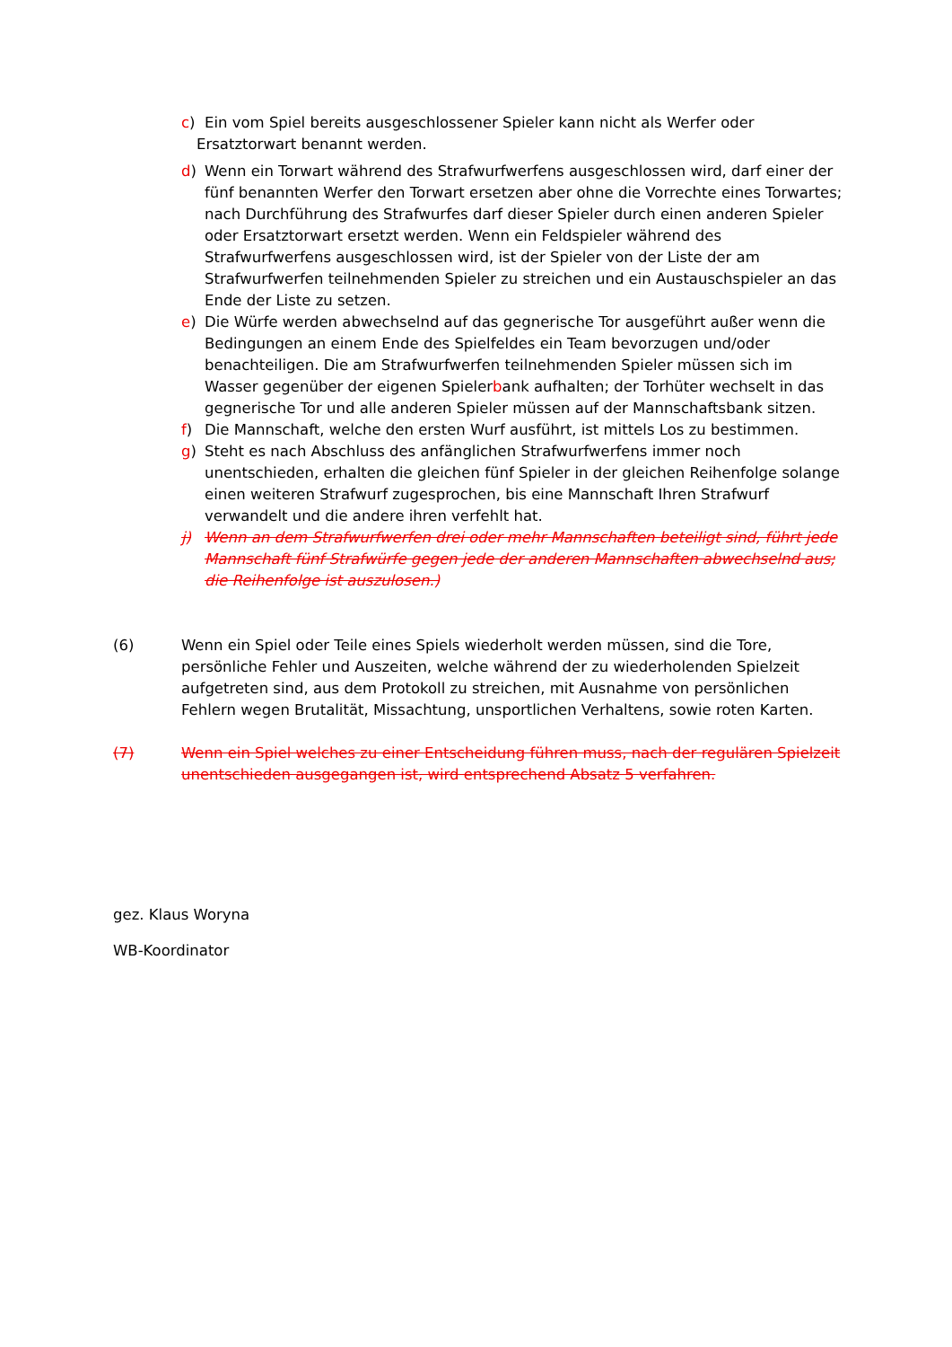c) Ein vom Spiel bereits ausgeschlossener Spieler kann nicht als Werfer oder
Ersatztorwart benannt werden.
d) Wenn ein Torwart während des Strafwurfwerfens ausgeschlossen wird, darf einer der fünf benannten Werfer den Torwart ersetzen aber ohne die Vorrechte eines Torwartes; nach Durchführung des Strafwurfes darf dieser Spieler durch einen anderen Spieler oder Ersatztorwart ersetzt werden. Wenn ein Feldspieler während des Strafwurfwerfens ausgeschlossen wird, ist der Spieler von der Liste der am Strafwurfwerfen teilnehmenden Spieler zu streichen und ein Austauschspieler an das Ende der Liste zu setzen.
e) Die Würfe werden abwechselnd auf das gegnerische Tor ausgeführt außer wenn die Bedingungen an einem Ende des Spielfeldes ein Team bevorzugen und/oder benachteiligen. Die am Strafwurfwerfen teilnehmenden Spieler müssen sich im Wasser gegenüber der eigenen Spielerbank aufhalten; der Torhüter wechselt in das gegnerische Tor und alle anderen Spieler müssen auf der Mannschaftsbank sitzen.
f) Die Mannschaft, welche den ersten Wurf ausführt, ist mittels Los zu bestimmen.
g) Steht es nach Abschluss des anfänglichen Strafwurfwerfens immer noch unentschieden, erhalten die gleichen fünf Spieler in der gleichen Reihenfolge solange einen weiteren Strafwurf zugesprochen, bis eine Mannschaft Ihren Strafwurf verwandelt und die andere ihren verfehlt hat.
j) Wenn an dem Strafwurfwerfen drei oder mehr Mannschaften beteiligt sind, führt jede Mannschaft fünf Strafwürfe gegen jede der anderen Mannschaften abwechselnd aus; die Reihenfolge ist auszulosen.)
(6) Wenn ein Spiel oder Teile eines Spiels wiederholt werden müssen, sind die Tore, persönliche Fehler und Auszeiten, welche während der zu wiederholenden Spielzeit aufgetreten sind, aus dem Protokoll zu streichen, mit Ausnahme von persönlichen Fehlern wegen Brutalität, Missachtung, unsportlichen Verhaltens, sowie roten Karten.
(7) Wenn ein Spiel welches zu einer Entscheidung führen muss, nach der regulären Spielzeit unentschieden ausgegangen ist, wird entsprechend Absatz 5 verfahren.
gez. Klaus Woryna
WB-Koordinator